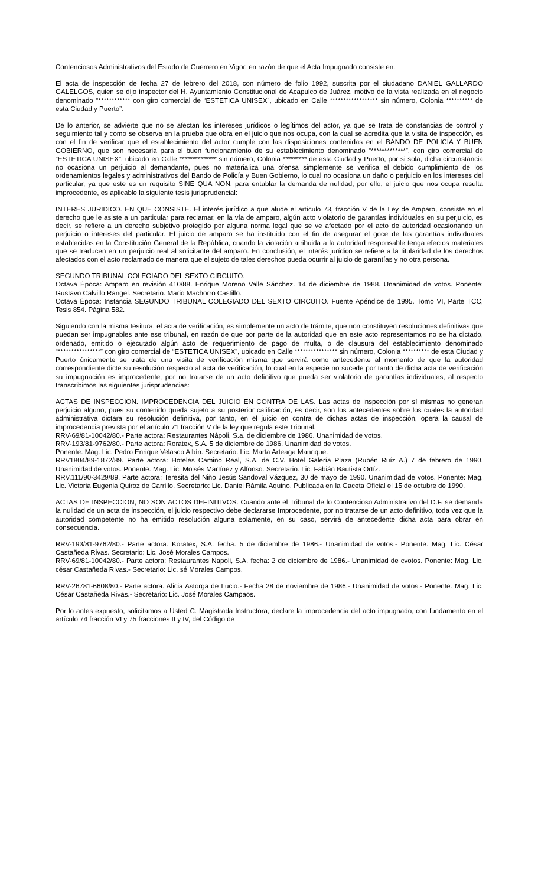Contenciosos Administrativos del Estado de Guerrero en Vigor, en razón de que el Acta Impugnado consiste en:
El acta de inspección de fecha 27 de febrero del 2018, con número de folio 1992, suscrita por el ciudadano DANIEL GALLARDO GALELGOS, quien se dijo inspector del H. Ayuntamiento Constitucional de Acapulco de Juárez, motivo de la vista realizada en el negocio denominado “************ con giro comercial de “ESTETICA UNISEX”, ubicado en Calle ****************** sin número, Colonia ********** de esta Ciudad y Puerto”.
De lo anterior, se advierte que no se afectan los intereses jurídicos o legítimos del actor, ya que se trata de constancias de control y seguimiento tal y como se observa en la prueba que obra en el juicio que nos ocupa, con la cual se acredita que la visita de inspección, es con el fin de verificar que el establecimiento del actor cumple con las disposiciones contenidas en el BANDO DE POLICIA Y BUEN GOBIERNO, que son necesaria para el buen funcionamiento de su establecimiento denominado “*************”, con giro comercial de “ESTETICA UNISEX”, ubicado en Calle ************** sin número, Colonia ********* de esta Ciudad y Puerto, por si sola, dicha circunstancia no ocasiona un perjuicio al demandante, pues no materializa una ofensa simplemente se verifica el debido cumplimiento de los ordenamientos legales y administrativos del Bando de Policía y Buen Gobierno, lo cual no ocasiona un daño o perjuicio en los intereses del particular, ya que este es un requisito SINE QUA NON, para entablar la demanda de nulidad, por ello, el juicio que nos ocupa resulta improcedente, es aplicable la siguiente tesis jurisprudencial:
INTERES JURIDICO. EN QUE CONSISTE. El interés jurídico a que alude el artículo 73, fracción V de la Ley de Amparo, consiste en el derecho que le asiste a un particular para reclamar, en la vía de amparo, algún acto violatorio de garantías individuales en su perjuicio, es decir, se refiere a un derecho subjetivo protegido por alguna norma legal que se ve afectado por el acto de autoridad ocasionando un perjuicio o intereses del particular. El juicio de amparo se ha instituido con el fin de asegurar el goce de las garantías individuales establecidas en la Constitución General de la República, cuando la violación atribuida a la autoridad responsable tenga efectos materiales que se traducen en un perjuicio real al solicitante del amparo. En conclusión, el interés jurídico se refiere a la titularidad de los derechos afectados con el acto reclamado de manera que el sujeto de tales derechos pueda ocurrir al juicio de garantías y no otra persona.
SEGUNDO TRIBUNAL COLEGIADO DEL SEXTO CIRCUITO.
Octava Época: Amparo en revisión 410/88. Enrique Moreno Valle Sánchez. 14 de diciembre de 1988. Unanimidad de votos. Ponente: Gustavo Calvillo Rangel. Secretario: Mario Machorro Castillo.
Octava Época: Instancia SEGUNDO TRIBUNAL COLEGIADO DEL SEXTO CIRCUITO. Fuente Apéndice de 1995. Tomo VI, Parte TCC, Tesis 854. Página 582.
Siguiendo con la misma tesitura, el acta de verificación, es simplemente un acto de trámite, que non constituyen resoluciones definitivas que puedan ser impugnables ante ese tribunal, en razón de que por parte de la autoridad que en este acto representamos no se ha dictado, ordenado, emitido o ejecutado algún acto de requerimiento de pago de multa, o de clausura del establecimiento denominado “****************” con giro comercial de “ESTETICA UNISEX”, ubicado en Calle **************** sin número, Colonia ********** de esta Ciudad y Puerto únicamente se trata de una visita de verificación misma que servirá como antecedente al momento de que la autoridad correspondiente dicte su resolución respecto al acta de verificación, lo cual en la especie no sucede por tanto de dicha acta de verificación su impugnación es improcedente, por no tratarse de un acto definitivo que pueda ser violatorio de garantías individuales, al respecto transcribimos las siguientes jurisprudencias:
ACTAS DE INSPECCION. IMPROCEDENCIA DEL JUICIO EN CONTRA DE LAS. Las actas de inspección por sí mismas no generan perjuicio alguno, pues su contenido queda sujeto a su posterior calificación, es decir, son los antecedentes sobre los cuales la autoridad administrativa dictara su resolución definitiva, por tanto, en el juicio en contra de dichas actas de inspección, opera la causal de improcedencia prevista por el artículo 71 fracción V de la ley que regula este Tribunal.
RRV-69/81-10042/80.- Parte actora: Restaurantes Nápoli, S.a. de diciembre de 1986. Unanimidad de votos.
RRV-193/81-9762/80.- Parte actora: Roratex, S.A. 5 de diciembre de 1986. Unanimidad de votos.
Ponente: Mag. Lic. Pedro Enrique Velasco Albín. Secretario: Lic. Marta Arteaga Manrique.
RRV1804/89-1872/89. Parte actora: Hoteles Camino Real, S.A. de C.V. Hotel Galería Plaza (Rubén Ruíz A.) 7 de febrero de 1990. Unanimidad de votos. Ponente: Mag. Lic. Moisés Martínez y Alfonso. Secretario: Lic. Fabián Bautista Ortíz.
RRV.111/90-3429/89. Parte actora: Teresita del Niño Jesús Sandoval Vázquez, 30 de mayo de 1990. Unanimidad de votos. Ponente: Mag. Lic. Victoria Eugenia Quiroz de Carrillo. Secretario: Lic. Daniel Rámila Aquino. Publicada en la Gaceta Oficial el 15 de octubre de 1990.
ACTAS DE INSPECCION, NO SON ACTOS DEFINITIVOS. Cuando ante el Tribunal de lo Contencioso Administrativo del D.F. se demanda la nulidad de un acta de inspección, el juicio respectivo debe declararse Improcedente, por no tratarse de un acto definitivo, toda vez que la autoridad competente no ha emitido resolución alguna solamente, en su caso, servirá de antecedente dicha acta para obrar en consecuencia.
RRV-193/81-9762/80.- Parte actora: Koratex, S.A. fecha: 5 de diciembre de 1986.- Unanimidad de votos.- Ponente: Mag. Lic. César Castañeda Rivas. Secretario: Lic. José Morales Campos.
RRV-69/81-10042/80.- Parte actora: Restaurantes Napoli, S.A. fecha: 2 de diciembre de 1986.- Unanimidad de cvotos. Ponente: Mag. Lic. césar Castañeda Rivas.- Secretario: Lic. sé Morales Campos.
RRV-26781-6608/80.- Parte actora: Alicia Astorga de Lucio.- Fecha 28 de noviembre de 1986.- Unanimidad de votos.- Ponente: Mag. Lic. César Castañeda Rivas.- Secretario: Lic. José Morales Campaos.
Por lo antes expuesto, solicitamos a Usted C. Magistrada Instructora, declare la improcedencia del acto impugnado, con fundamento en el artículo 74 fracción VI y 75 fracciones II y IV, del Código de